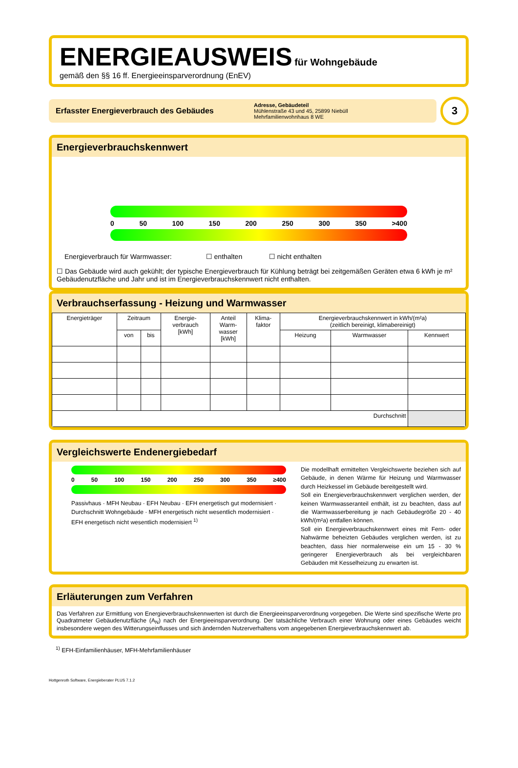ENERGIEAUSWEIS für Wohngebäude
gemäß den §§ 16 ff. Energieeinsparverordnung (EnEV)
Erfasster Energieverbrauch des Gebäudes
Adresse, Gebäudeteil
Mühlenstraße 43 und 45, 25899 Niebüll
Mehrfamilienwohnhaus 8 WE
3
Energieverbrauchskennwert
0 50 100 150 200 250 300 350 >400
Energieverbrauch für Warmwasser: ☐ enthalten ☐ nicht enthalten
☐ Das Gebäude wird auch gekühlt; der typische Energieverbrauch für Kühlung beträgt bei zeitgemäßen Geräten etwa 6 kWh je m² Gebäudenutzfläche und Jahr und ist im Energieverbrauchskennwert nicht enthalten.
Verbrauchserfassung - Heizung und Warmwasser
| Energieträger | Zeitraum | | Energie- verbrauch [kWh] | Anteil Warm- wasser [kWh] | Klima- faktor | Energieverbrauchskennwert in kWh/(m²a) (zeitlich bereinigt, klimabereinigt) | | |
| --- | --- | --- | --- | --- | --- | --- | --- | --- |
| | von | bis | | | | Heizung | Warmwasser | Kennwert |
| Durchschnitt | | | | | | | | |
Vergleichswerte Endenergiebedarf
0 50 100 150 200 250 300 350 ≥400
Passivhaus · MFH Neubau · EFH Neubau · EFH energetisch gut modernisiert · Durchschnitt Wohngebäude · MFH energetisch nicht wesentlich modernisiert · EFH energetisch nicht wesentlich modernisiert <sup>1)</sup>
Die modellhaft ermittelten Vergleichswerte beziehen sich auf Gebäude, in denen Wärme für Heizung und Warmwasser durch Heizkessel im Gebäude bereit­gestellt wird.
Soll ein Energieverbrauchskennwert verglichen werden, der keinen Warmwasseranteil enthält, ist zu beachten, dass auf die Warmwasserbereitung je nach Gebäude­größe 20 - 40 kWh/(m²a) entfallen können.
Soll ein Energieverbrauchskennwert eines mit Fern- oder Nahwärme beheizten Gebäudes verglichen werden, ist zu beachten, dass hier normalerweise ein um 15 - 30 % geringerer Energieverbrauch als bei vergleichbaren Gebäuden mit Kesselheizung zu erwarten ist.
Erläuterungen zum Verfahren
Das Verfahren zur Ermittlung von Energieverbrauchskennwerten ist durch die Energieeinsparverordnung vorgegeben. Die Werte sind spezifi­sche Werte pro Quadratmeter Gebäudenutzfläche (A<sub>N</sub>) nach der Energieeinsparverordnung. Der tatsächliche Verbrauch einer Wohnung oder eines Gebäudes weicht insbesondere wegen des Witterungseinflusses und sich ändernden Nutzerverhaltens vom angegebenen Energieverbrauchskennwert ab.
<sup>1)</sup> EFH-Einfamilienhäuser, MFH-Mehrfamilienhäuser
Hottgenroth Software, Energieberater PLUS 7.1.2